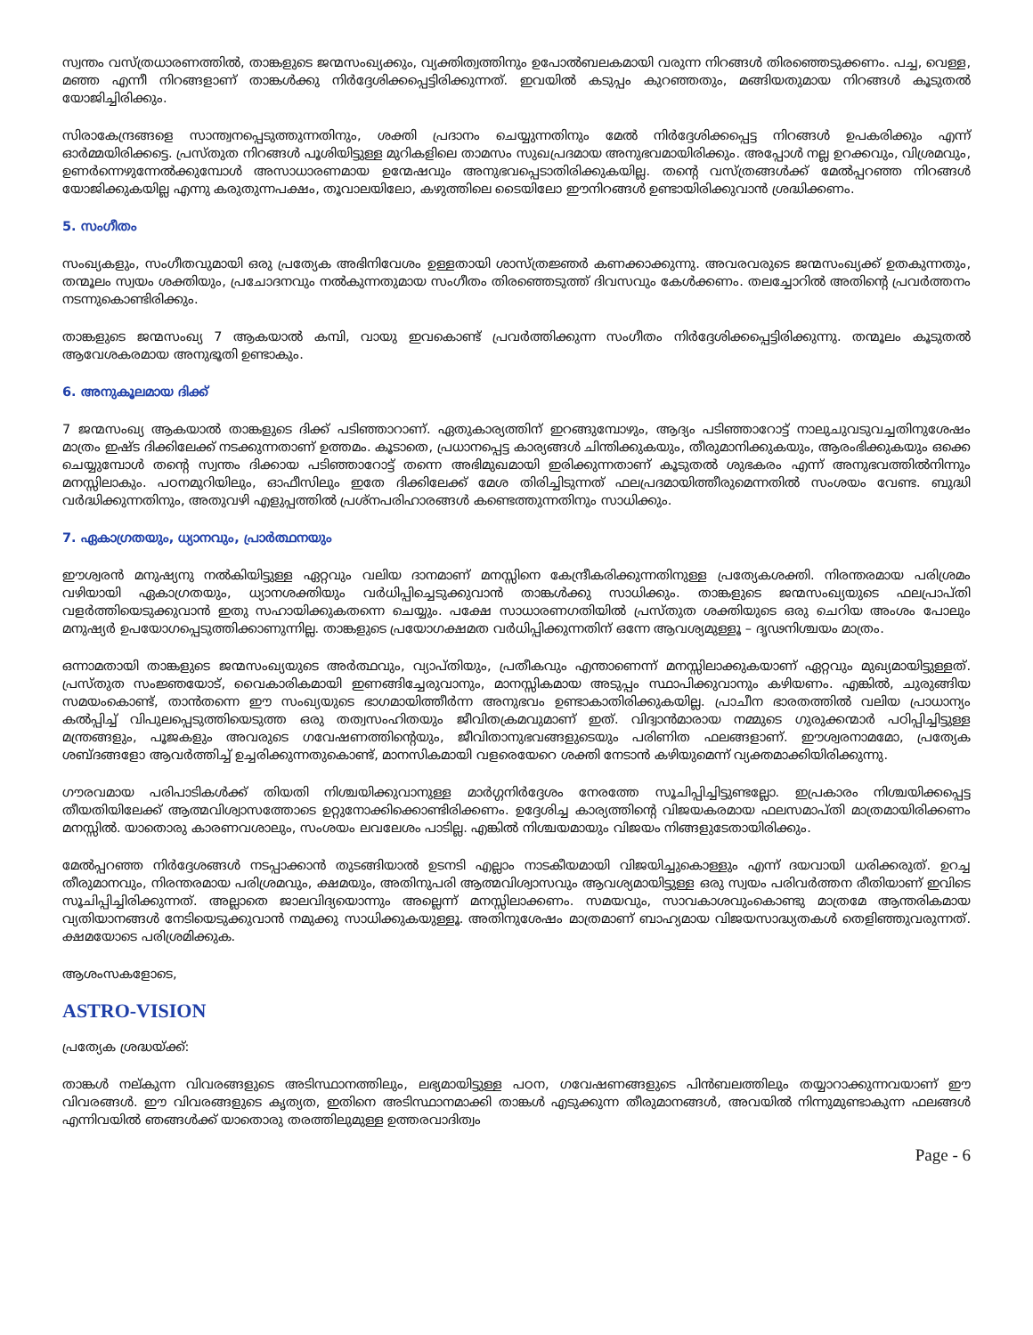സ്വന്തം വസ്ത്രധാരണത്തിൽ, താങ്കളുടെ ജന്മസംഖ്യക്കും, വ്യക്തിത്വത്തിനും ഉപോൽബലകമായി വരുന്ന നിറങ്ങൾ തിരഞ്ഞെടുക്കണം. പച്ച, വെള്ള, മഞ്ഞ എന്നീ നിറങ്ങളാണ് താങ്കൾക്കു നിർദ്ദേശിക്കപ്പെട്ടിരിക്കുന്നത്. ഇവയിൽ കടുപ്പം കുറഞ്ഞതും, മങ്ങിയതുമായ നിറങ്ങൾ കൂടുതൽ യോജിച്ചിരിക്കും.
സിരാകേന്ദ്രങ്ങളെ സാന്ത്വനപ്പെടുത്തുന്നതിനും, ശക്തി പ്രദാനം ചെയ്യുന്നതിനും മേൽ നിർദ്ദേശിക്കപ്പെട്ട നിറങ്ങൾ ഉപകരിക്കും എന്ന് ഓർമ്മയിരിക്കട്ടെ. പ്രസ്തുത നിറങ്ങൾ പൂശിയിട്ടുള്ള മുറികളിലെ താമസം സുഖപ്രദമായ അനുഭവമായിരിക്കും. അപ്പോൾ നല്ല ഉറക്കവും, വിശ്രമവും, ഉണർന്നെഴുന്നേൽക്കുമ്പോൾ അസാധാരണമായ ഉന്മേഷവും അനുഭവപ്പെടാതിരിക്കുകയില്ല. തന്റെ വസ്ത്രങ്ങൾക്ക് മേൽപ്പറഞ്ഞ നിറങ്ങൾ യോജിക്കുകയില്ല എന്നു കരുതുന്നപക്ഷം, തൂവാലയിലോ, കഴുത്തിലെ ടൈയിലോ ഈനിറങ്ങൾ ഉണ്ടായിരിക്കുവാൻ ശ്രദ്ധിക്കണം.
5. സംഗീതം
സംഖ്യകളും, സംഗീതവുമായി ഒരു പ്രത്യേക അഭിനിവേശം ഉള്ളതായി ശാസ്ത്രജ്ഞർ കണക്കാക്കുന്നു. അവരവരുടെ ജന്മസംഖ്യക്ക് ഉതകുന്നതും, തന്മൂലം സ്വയം ശക്തിയും, പ്രചോദനവും നൽകുന്നതുമായ സംഗീതം തിരഞ്ഞെടുത്ത് ദിവസവും കേൾക്കണം. തലച്ചോറിൽ അതിന്റെ പ്രവർത്തനം നടന്നുകൊണ്ടിരിക്കും.
താങ്കളുടെ ജന്മസംഖ്യ 7 ആകയാൽ കമ്പി, വായു ഇവകൊണ്ട് പ്രവർത്തിക്കുന്ന സംഗീതം നിർദ്ദേശിക്കപ്പെട്ടിരിക്കുന്നു. തന്മൂലം കൂടുതൽ ആവേശകരമായ അനുഭൂതി ഉണ്ടാകും.
6. അനുകൂലമായ ദിക്ക്
7 ജന്മസംഖ്യ ആകയാൽ താങ്കളുടെ ദിക്ക് പടിഞ്ഞാറാണ്. ഏതുകാര്യത്തിന് ഇറങ്ങുമ്പോഴും, ആദ്യം പടിഞ്ഞാറോട്ട് നാലുചുവടുവച്ചതിനുശേഷം മാത്രം ഇഷ്ട ദിക്കിലേക്ക് നടക്കുന്നതാണ് ഉത്തമം. കൂടാതെ, പ്രധാനപ്പെട്ട കാര്യങ്ങൾ ചിന്തിക്കുകയും, തീരുമാനിക്കുകയും, ആരംഭിക്കുകയും ഒക്കെ ചെയ്യുമ്പോൾ തന്റെ സ്വന്തം ദിക്കായ പടിഞ്ഞാറോട്ട് തന്നെ അഭിമുഖമായി ഇരിക്കുന്നതാണ് കൂടുതൽ ശുഭകരം എന്ന് അനുഭവത്തിൽനിന്നും മനസ്സിലാകും. പഠനമുറിയിലും, ഓഫീസിലും ഇതേ ദിക്കിലേക്ക് മേശ തിരിച്ചിടുന്നത് ഫലപ്രദമായിത്തീരുമെന്നതിൽ സംശയം വേണ്ട. ബുദ്ധി വർദ്ധിക്കുന്നതിനും, അതുവഴി എളുപ്പത്തിൽ പ്രശ്നപരിഹാരങ്ങൾ കണ്ടെത്തുന്നതിനും സാധിക്കും.
7. ഏകാഗ്രതയും, ധ്യാനവും, പ്രാർത്ഥനയും
ഈശ്വരൻ മനുഷ്യനു നൽകിയിട്ടുള്ള ഏറ്റവും വലിയ ദാനമാണ് മനസ്സിനെ കേന്ദ്രീകരിക്കുന്നതിനുള്ള പ്രത്യേകശക്തി. നിരന്തരമായ പരിശ്രമം വഴിയായി ഏകാഗ്രതയും, ധ്യാനശക്തിയും വർധിപ്പിച്ചെടുക്കുവാൻ താങ്കൾക്കു സാധിക്കും. താങ്കളുടെ ജന്മസംഖ്യയുടെ ഫലപ്രാപ്തി വളർത്തിയെടുക്കുവാൻ ഇതു സഹായിക്കുകതന്നെ ചെയ്യും. പക്ഷേ സാധാരണഗതിയിൽ പ്രസ്തുത ശക്തിയുടെ ഒരു ചെറിയ അംശം പോലും മനുഷ്യർ ഉപയോഗപ്പെടുത്തിക്കാണുന്നില്ല. താങ്കളുടെ പ്രയോഗക്ഷമത വർധിപ്പിക്കുന്നതിന് ഒന്നേ ആവശ്യമുള്ളൂ – ദൃഢനിശ്ചയം മാത്രം.
ഒന്നാമതായി താങ്കളുടെ ജന്മസംഖ്യയുടെ അർത്ഥവും, വ്യാപ്തിയും, പ്രതീകവും എന്താണെന്ന് മനസ്സിലാക്കുകയാണ് ഏറ്റവും മുഖ്യമായിട്ടുള്ളത്. പ്രസ്തുത സംജ്ഞയോട്, വൈകാരികമായി ഇണങ്ങിച്ചേരുവാനും, മാനസ്സികമായ അടുപ്പം സ്ഥാപിക്കുവാനും കഴിയണം. എങ്കിൽ, ചുരുങ്ങിയ സമയംകൊണ്ട്, താൻതന്നെ ഈ സംഖ്യയുടെ ഭാഗമായിത്തീർന്ന അനുഭവം ഉണ്ടാകാതിരിക്കുകയില്ല. പ്രാചീന ഭാരതത്തിൽ വലിയ പ്രാധാന്യം കൽപ്പിച്ച് വിപുലപ്പെടുത്തിയെടുത്ത ഒരു തത്വസംഹിതയും ജീവിതക്രമവുമാണ് ഇത്. വിദ്വാൻമാരായ നമ്മുടെ ഗുരുക്കന്മാർ പഠിപ്പിച്ചിട്ടുള്ള മന്ത്രങ്ങളും, പൂജകളും അവരുടെ ഗവേഷണത്തിന്റെയും, ജീവിതാനുഭവങ്ങളുടെയും പരിണിത ഫലങ്ങളാണ്. ഈശ്വരനാമമോ, പ്രത്യേക ശബ്ദങ്ങളോ ആവർത്തിച്ച് ഉച്ചരിക്കുന്നതുകൊണ്ട്, മാനസികമായി വളരെയേറെ ശക്തി നേടാൻ കഴിയുമെന്ന് വ്യക്തമാക്കിയിരിക്കുന്നു.
ഗൗരവമായ പരിപാടികൾക്ക് തിയതി നിശ്ചയിക്കുവാനുള്ള മാർഗ്ഗനിർദ്ദേശം നേരത്തേ സൂചിപ്പിച്ചിട്ടുണ്ടല്ലോ. ഇപ്രകാരം നിശ്ചയിക്കപ്പെട്ട തീയതിയിലേക്ക് ആത്മവിശ്വാസത്തോടെ ഉറ്റുനോക്കിക്കൊണ്ടിരിക്കണം. ഉദ്ദേശിച്ച കാര്യത്തിന്റെ വിജയകരമായ ഫലസമാപ്തി മാത്രമായിരിക്കണം മനസ്സിൽ. യാതൊരു കാരണവശാലും, സംശയം ലവലേശം പാടില്ല. എങ്കിൽ നിശ്ചയമായും വിജയം നിങ്ങളുടേതായിരിക്കും.
മേൽപ്പറഞ്ഞ നിർദ്ദേശങ്ങൾ നടപ്പാക്കാൻ തുടങ്ങിയാൽ ഉടനടി എല്ലാം നാടകീയമായി വിജയിച്ചുകൊള്ളും എന്ന് ദയവായി ധരിക്കരുത്. ഉറച്ച തീരുമാനവും, നിരന്തരമായ പരിശ്രമവും, ക്ഷമയും, അതിനുപരി ആത്മവിശ്വാസവും ആവശ്യമായിട്ടുള്ള ഒരു സ്വയം പരിവർത്തന രീതിയാണ് ഇവിടെ സൂചിപ്പിച്ചിരിക്കുന്നത്. അല്ലാതെ ജാലവിദ്യയൊന്നും അല്ലെന്ന് മനസ്സിലാക്കണം. സമയവും, സാവകാശവുംകൊണ്ടു മാത്രമേ ആന്തരികമായ വ്യതിയാനങ്ങൾ നേടിയെടുക്കുവാൻ നമുക്കു സാധിക്കുകയുള്ളൂ. അതിനുശേഷം മാത്രമാണ് ബാഹ്യമായ വിജയസാദ്ധ്യതകൾ തെളിഞ്ഞുവരുന്നത്. ക്ഷമയോടെ പരിശ്രമിക്കുക.
ആശംസകളോടെ,
ASTRO-VISION
പ്രത്യേക ശ്രദ്ധയ്ക്ക്:
താങ്കൾ നല്കുന്ന വിവരങ്ങളുടെ അടിസ്ഥാനത്തിലും, ലഭ്യമായിട്ടുള്ള പഠന, ഗവേഷണങ്ങളുടെ പിൻബലത്തിലും തയ്യാറാക്കുന്നവയാണ് ഈ വിവരങ്ങൾ. ഈ വിവരങ്ങളുടെ കൃത്യത, ഇതിനെ അടിസ്ഥാനമാക്കി താങ്കൾ എടുക്കുന്ന തീരുമാനങ്ങൾ, അവയിൽ നിന്നുമുണ്ടാകുന്ന ഫലങ്ങൾ എന്നിവയിൽ ഞങ്ങൾക്ക് യാതൊരു തരത്തിലുമുള്ള ഉത്തരവാദിത്വം
Page - 6